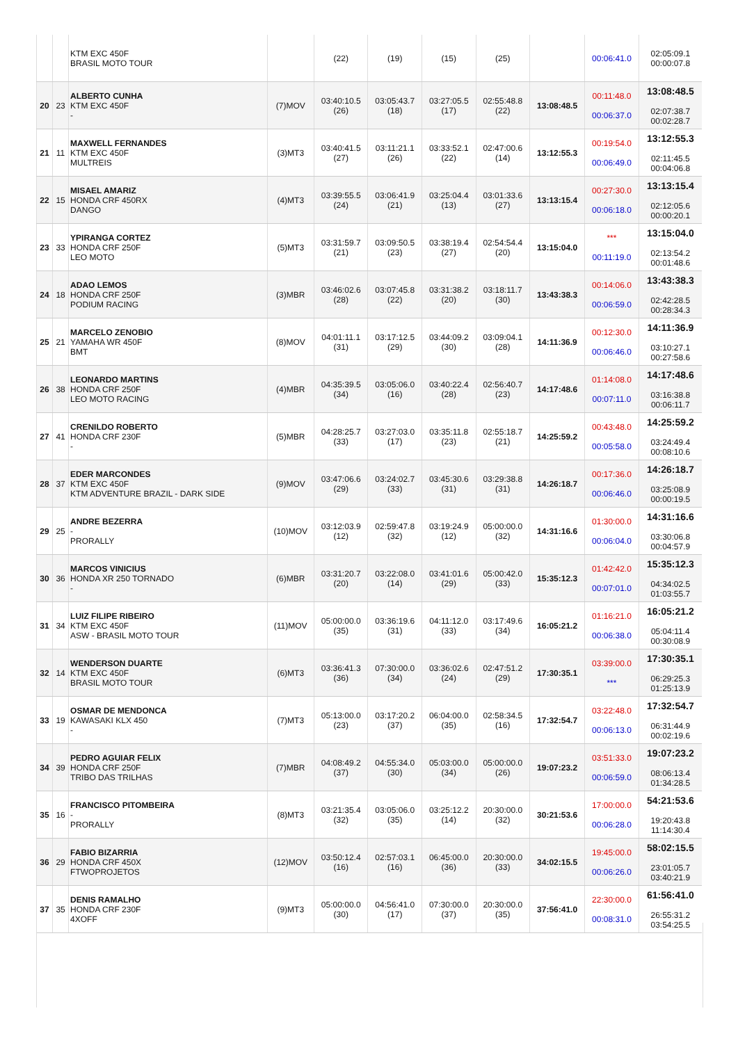| | | KTM EXC 450F BRASIL MOTO TOUR | | (22) | (19) | (15) | (25) | | 00:06:41.0 | 02:05:09.1 00:00:07.8 |
| 20 | 23 | ALBERTO CUNHA KTM EXC 450F - | (7)MOV | 03:40:10.5 (26) | 03:05:43.7 (18) | 03:27:05.5 (17) | 02:55:48.8 (22) | 13:08:48.5 | 00:11:48.0 00:06:37.0 | 13:08:48.5 02:07:38.7 00:02:28.7 |
| 21 | 11 | MAXWELL FERNANDES KTM EXC 450F MULTREIS | (3)MT3 | 03:40:41.5 (27) | 03:11:21.1 (26) | 03:33:52.1 (22) | 02:47:00.6 (14) | 13:12:55.3 | 00:19:54.0 00:06:49.0 | 13:12:55.3 02:11:45.5 00:04:06.8 |
| 22 | 15 | MISAEL AMARIZ HONDA CRF 450RX DANGO | (4)MT3 | 03:39:55.5 (24) | 03:06:41.9 (21) | 03:25:04.4 (13) | 03:01:33.6 (27) | 13:13:15.4 | 00:27:30.0 00:06:18.0 | 13:13:15.4 02:12:05.6 00:00:20.1 |
| 23 | 33 | YPIRANGA CORTEZ HONDA CRF 250F LEO MOTO | (5)MT3 | 03:31:59.7 (21) | 03:09:50.5 (23) | 03:38:19.4 (27) | 02:54:54.4 (20) | 13:15:04.0 | *** 00:11:19.0 | 13:15:04.0 02:13:54.2 00:01:48.6 |
| 24 | 18 | ADAO LEMOS HONDA CRF 250F PODIUM RACING | (3)MBR | 03:46:02.6 (28) | 03:07:45.8 (22) | 03:31:38.2 (20) | 03:18:11.7 (30) | 13:43:38.3 | 00:14:06.0 00:06:59.0 | 13:43:38.3 02:42:28.5 00:28:34.3 |
| 25 | 21 | MARCELO ZENOBIO YAMAHA WR 450F BMT | (8)MOV | 04:01:11.1 (31) | 03:17:12.5 (29) | 03:44:09.2 (30) | 03:09:04.1 (28) | 14:11:36.9 | 00:12:30.0 00:06:46.0 | 14:11:36.9 03:10:27.1 00:27:58.6 |
| 26 | 38 | LEONARDO MARTINS HONDA CRF 250F LEO MOTO RACING | (4)MBR | 04:35:39.5 (34) | 03:05:06.0 (16) | 03:40:22.4 (28) | 02:56:40.7 (23) | 14:17:48.6 | 01:14:08.0 00:07:11.0 | 14:17:48.6 03:16:38.8 00:06:11.7 |
| 27 | 41 | CRENILDO ROBERTO HONDA CRF 230F - | (5)MBR | 04:28:25.7 (33) | 03:27:03.0 (17) | 03:35:11.8 (23) | 02:55:18.7 (21) | 14:25:59.2 | 00:43:48.0 00:05:58.0 | 14:25:59.2 03:24:49.4 00:08:10.6 |
| 28 | 37 | EDER MARCONDES KTM EXC 450F KTM ADVENTURE BRAZIL - DARK SIDE | (9)MOV | 03:47:06.6 (29) | 03:24:02.7 (33) | 03:45:30.6 (31) | 03:29:38.8 (31) | 14:26:18.7 | 00:17:36.0 00:06:46.0 | 14:26:18.7 03:25:08.9 00:00:19.5 |
| 29 | 25 | ANDRE BEZERRA - PRORALLY | (10)MOV | 03:12:03.9 (12) | 02:59:47.8 (32) | 03:19:24.9 (12) | 05:00:00.0 (32) | 14:31:16.6 | 01:30:00.0 00:06:04.0 | 14:31:16.6 03:30:06.8 00:04:57.9 |
| 30 | 36 | MARCOS VINICIUS HONDA XR 250 TORNADO - | (6)MBR | 03:31:20.7 (20) | 03:22:08.0 (14) | 03:41:01.6 (29) | 05:00:42.0 (33) | 15:35:12.3 | 01:42:42.0 00:07:01.0 | 15:35:12.3 04:34:02.5 01:03:55.7 |
| 31 | 34 | LUIZ FILIPE RIBEIRO KTM EXC 450F ASW - BRASIL MOTO TOUR | (11)MOV | 05:00:00.0 (35) | 03:36:19.6 (31) | 04:11:12.0 (33) | 03:17:49.6 (34) | 16:05:21.2 | 01:16:21.0 00:06:38.0 | 16:05:21.2 05:04:11.4 00:30:08.9 |
| 32 | 14 | WENDERSON DUARTE KTM EXC 450F BRASIL MOTO TOUR | (6)MT3 | 03:36:41.3 (36) | 07:30:00.0 (34) | 03:36:02.6 (24) | 02:47:51.2 (29) | 17:30:35.1 | 03:39:00.0 *** | 17:30:35.1 06:29:25.3 01:25:13.9 |
| 33 | 19 | OSMAR DE MENDONCA KAWASAKI KLX 450 - | (7)MT3 | 05:13:00.0 (23) | 03:17:20.2 (37) | 06:04:00.0 (35) | 02:58:34.5 (16) | 17:32:54.7 | 03:22:48.0 00:06:13.0 | 17:32:54.7 06:31:44.9 00:02:19.6 |
| 34 | 39 | PEDRO AGUIAR FELIX HONDA CRF 250F TRIBO DAS TRILHAS | (7)MBR | 04:08:49.2 (37) | 04:55:34.0 (30) | 05:03:00.0 (34) | 05:00:00.0 (26) | 19:07:23.2 | 03:51:33.0 00:06:59.0 | 19:07:23.2 08:06:13.4 01:34:28.5 |
| 35 | 16 | FRANCISCO PITOMBEIRA - PRORALLY | (8)MT3 | 03:21:35.4 (32) | 03:05:06.0 (35) | 03:25:12.2 (14) | 20:30:00.0 (32) | 30:21:53.6 | 17:00:00.0 00:06:28.0 | 54:21:53.6 19:20:43.8 11:14:30.4 |
| 36 | 29 | FABIO BIZARRIA HONDA CRF 450X FTWOPROJETOS | (12)MOV | 03:50:12.4 (16) | 02:57:03.1 (16) | 06:45:00.0 (36) | 20:30:00.0 (33) | 34:02:15.5 | 19:45:00.0 00:06:26.0 | 58:02:15.5 23:01:05.7 03:40:21.9 |
| 37 | 35 | DENIS RAMALHO HONDA CRF 230F 4XOFF | (9)MT3 | 05:00:00.0 (30) | 04:56:41.0 (17) | 07:30:00.0 (37) | 20:30:00.0 (35) | 37:56:41.0 | 22:30:00.0 00:08:31.0 | 61:56:41.0 26:55:31.2 03:54:25.5 |